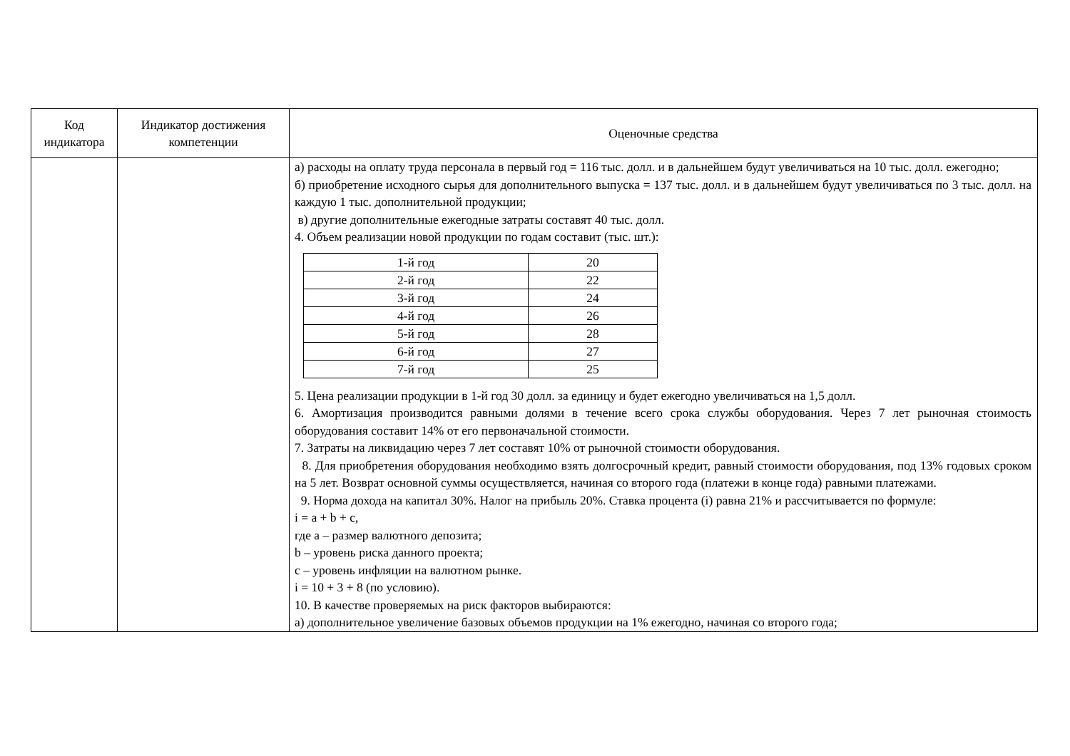| Код индикатора | Индикатор достижения компетенции | Оценочные средства |
| --- | --- | --- |
| | | а) расходы на оплату труда персонала в первый год = 116 тыс. долл. и в дальнейшем будут увеличиваться на 10 тыс. долл. ежегодно; б) приобретение исходного сырья для дополнительного выпуска = 137 тыс. долл. и в дальнейшем будут увеличиваться по 3 тыс. долл. на каждую 1 тыс. дополнительной продукции; в) другие дополнительные ежегодные затраты составят 40 тыс. долл. 4. Объем реализации новой продукции по годам составит (тыс. шт.): / 1-й год / 20 / / 2-й год / 22 / / 3-й год / 24 / / 4-й год / 26 / / 5-й год / 28 / / 6-й год / 27 / / 7-й год / 25 / 5. Цена реализации продукции в 1-й год 30 долл. за единицу и будет ежегодно увеличиваться на 1,5 долл. 6. Амортизация производится равными долями в течение всего срока службы оборудования. Через 7 лет рыночная стоимость оборудования составит 14% от его первоначальной стоимости. 7. Затраты на ликвидацию через 7 лет составят 10% от рыночной стоимости оборудования. 8. Для приобретения оборудования необходимо взять долгосрочный кредит, равный стоимости оборудования, под 13% годовых сроком на 5 лет. Возврат основной суммы осуществляется, начиная со второго года (платежи в конце года) равными платежами. 9. Норма дохода на капитал 30%. Налог на прибыль 20%. Ставка процента (i) равна 21% и рассчитывается по формуле: i = a + b + c, где a – размер валютного депозита; b – уровень риска данного проекта; c – уровень инфляции на валютном рынке. i = 10 + 3 + 8 (по условию). 10. В качестве проверяемых на риск факторов выбираются: а) дополнительное увеличение базовых объемов продукции на 1% ежегодно, начиная со второго года; |